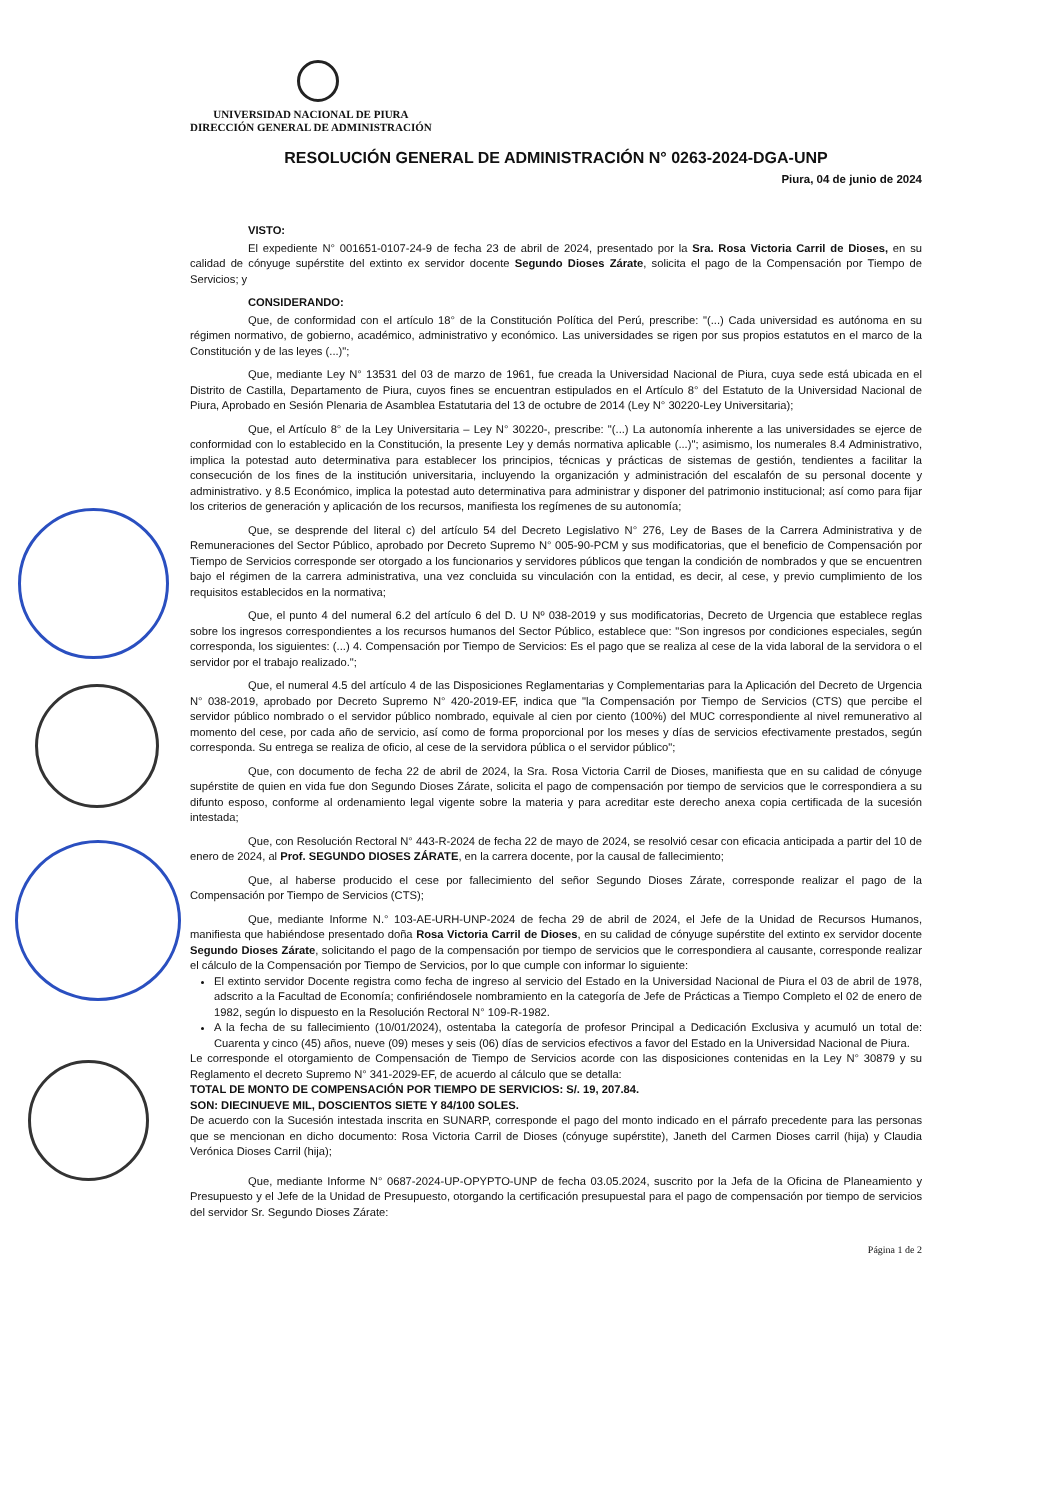UNIVERSIDAD NACIONAL DE PIURA
DIRECCIÓN GENERAL DE ADMINISTRACIÓN
RESOLUCIÓN GENERAL DE ADMINISTRACIÓN N° 0263-2024-DGA-UNP
Piura, 04 de junio de 2024
VISTO:
El expediente N° 001651-0107-24-9 de fecha 23 de abril de 2024, presentado por la Sra. Rosa Victoria Carril de Dioses, en su calidad de cónyuge supérstite del extinto ex servidor docente Segundo Dioses Zárate, solicita el pago de la Compensación por Tiempo de Servicios; y
CONSIDERANDO:
Que, de conformidad con el artículo 18° de la Constitución Política del Perú, prescribe: "(...) Cada universidad es autónoma en su régimen normativo, de gobierno, académico, administrativo y económico. Las universidades se rigen por sus propios estatutos en el marco de la Constitución y de las leyes (...)";
Que, mediante Ley N° 13531 del 03 de marzo de 1961, fue creada la Universidad Nacional de Piura, cuya sede está ubicada en el Distrito de Castilla, Departamento de Piura, cuyos fines se encuentran estipulados en el Artículo 8° del Estatuto de la Universidad Nacional de Piura, Aprobado en Sesión Plenaria de Asamblea Estatutaria del 13 de octubre de 2014 (Ley N° 30220-Ley Universitaria);
Que, el Artículo 8° de la Ley Universitaria – Ley N° 30220-, prescribe: "(...) La autonomía inherente a las universidades se ejerce de conformidad con lo establecido en la Constitución, la presente Ley y demás normativa aplicable (...)"; asimismo, los numerales 8.4 Administrativo, implica la potestad auto determinativa para establecer los principios, técnicas y prácticas de sistemas de gestión, tendientes a facilitar la consecución de los fines de la institución universitaria, incluyendo la organización y administración del escalafón de su personal docente y administrativo. y 8.5 Económico, implica la potestad auto determinativa para administrar y disponer del patrimonio institucional; así como para fijar los criterios de generación y aplicación de los recursos, manifiesta los regímenes de su autonomía;
Que, se desprende del literal c) del artículo 54 del Decreto Legislativo N° 276, Ley de Bases de la Carrera Administrativa y de Remuneraciones del Sector Público, aprobado por Decreto Supremo N° 005-90-PCM y sus modificatorias, que el beneficio de Compensación por Tiempo de Servicios corresponde ser otorgado a los funcionarios y servidores públicos que tengan la condición de nombrados y que se encuentren bajo el régimen de la carrera administrativa, una vez concluida su vinculación con la entidad, es decir, al cese, y previo cumplimiento de los requisitos establecidos en la normativa;
Que, el punto 4 del numeral 6.2 del artículo 6 del D. U Nº 038-2019 y sus modificatorias, Decreto de Urgencia que establece reglas sobre los ingresos correspondientes a los recursos humanos del Sector Público, establece que: "Son ingresos por condiciones especiales, según corresponda, los siguientes: (...) 4. Compensación por Tiempo de Servicios: Es el pago que se realiza al cese de la vida laboral de la servidora o el servidor por el trabajo realizado.";
Que, el numeral 4.5 del artículo 4 de las Disposiciones Reglamentarias y Complementarias para la Aplicación del Decreto de Urgencia N° 038-2019, aprobado por Decreto Supremo N° 420-2019-EF, indica que "la Compensación por Tiempo de Servicios (CTS) que percibe el servidor público nombrado o el servidor público nombrado, equivale al cien por ciento (100%) del MUC correspondiente al nivel remunerativo al momento del cese, por cada año de servicio, así como de forma proporcional por los meses y días de servicios efectivamente prestados, según corresponda. Su entrega se realiza de oficio, al cese de la servidora pública o el servidor público";
Que, con documento de fecha 22 de abril de 2024, la Sra. Rosa Victoria Carril de Dioses, manifiesta que en su calidad de cónyuge supérstite de quien en vida fue don Segundo Dioses Zárate, solicita el pago de compensación por tiempo de servicios que le correspondiera a su difunto esposo, conforme al ordenamiento legal vigente sobre la materia y para acreditar este derecho anexa copia certificada de la sucesión intestada;
Que, con Resolución Rectoral N° 443-R-2024 de fecha 22 de mayo de 2024, se resolvió cesar con eficacia anticipada a partir del 10 de enero de 2024, al Prof. SEGUNDO DIOSES ZÁRATE, en la carrera docente, por la causal de fallecimiento;
Que, al haberse producido el cese por fallecimiento del señor Segundo Dioses Zárate, corresponde realizar el pago de la Compensación por Tiempo de Servicios (CTS);
Que, mediante Informe N.° 103-AE-URH-UNP-2024 de fecha 29 de abril de 2024, el Jefe de la Unidad de Recursos Humanos, manifiesta que habiéndose presentado doña Rosa Victoria Carril de Dioses, en su calidad de cónyuge supérstite del extinto ex servidor docente Segundo Dioses Zárate, solicitando el pago de la compensación por tiempo de servicios que le correspondiera al causante, corresponde realizar el cálculo de la Compensación por Tiempo de Servicios, por lo que cumple con informar lo siguiente:
El extinto servidor Docente registra como fecha de ingreso al servicio del Estado en la Universidad Nacional de Piura el 03 de abril de 1978, adscrito a la Facultad de Economía; confiriéndosele nombramiento en la categoría de Jefe de Prácticas a Tiempo Completo el 02 de enero de 1982, según lo dispuesto en la Resolución Rectoral N° 109-R-1982.
A la fecha de su fallecimiento (10/01/2024), ostentaba la categoría de profesor Principal a Dedicación Exclusiva y acumuló un total de: Cuarenta y cinco (45) años, nueve (09) meses y seis (06) días de servicios efectivos a favor del Estado en la Universidad Nacional de Piura.
Le corresponde el otorgamiento de Compensación de Tiempo de Servicios acorde con las disposiciones contenidas en la Ley N° 30879 y su Reglamento el decreto Supremo N° 341-2029-EF, de acuerdo al cálculo que se detalla:
TOTAL DE MONTO DE COMPENSACIÓN POR TIEMPO DE SERVICIOS: S/. 19, 207.84.
SON: DIECINUEVE MIL, DOSCIENTOS SIETE Y 84/100 SOLES.
De acuerdo con la Sucesión intestada inscrita en SUNARP, corresponde el pago del monto indicado en el párrafo precedente para las personas que se mencionan en dicho documento: Rosa Victoria Carril de Dioses (cónyuge supérstite), Janeth del Carmen Dioses carril (hija) y Claudia Verónica Dioses Carril (hija);
Que, mediante Informe N° 0687-2024-UP-OPYPTO-UNP de fecha 03.05.2024, suscrito por la Jefa de la Oficina de Planeamiento y Presupuesto y el Jefe de la Unidad de Presupuesto, otorgando la certificación presupuestal para el pago de compensación por tiempo de servicios del servidor Sr. Segundo Dioses Zárate:
Página 1 de 2